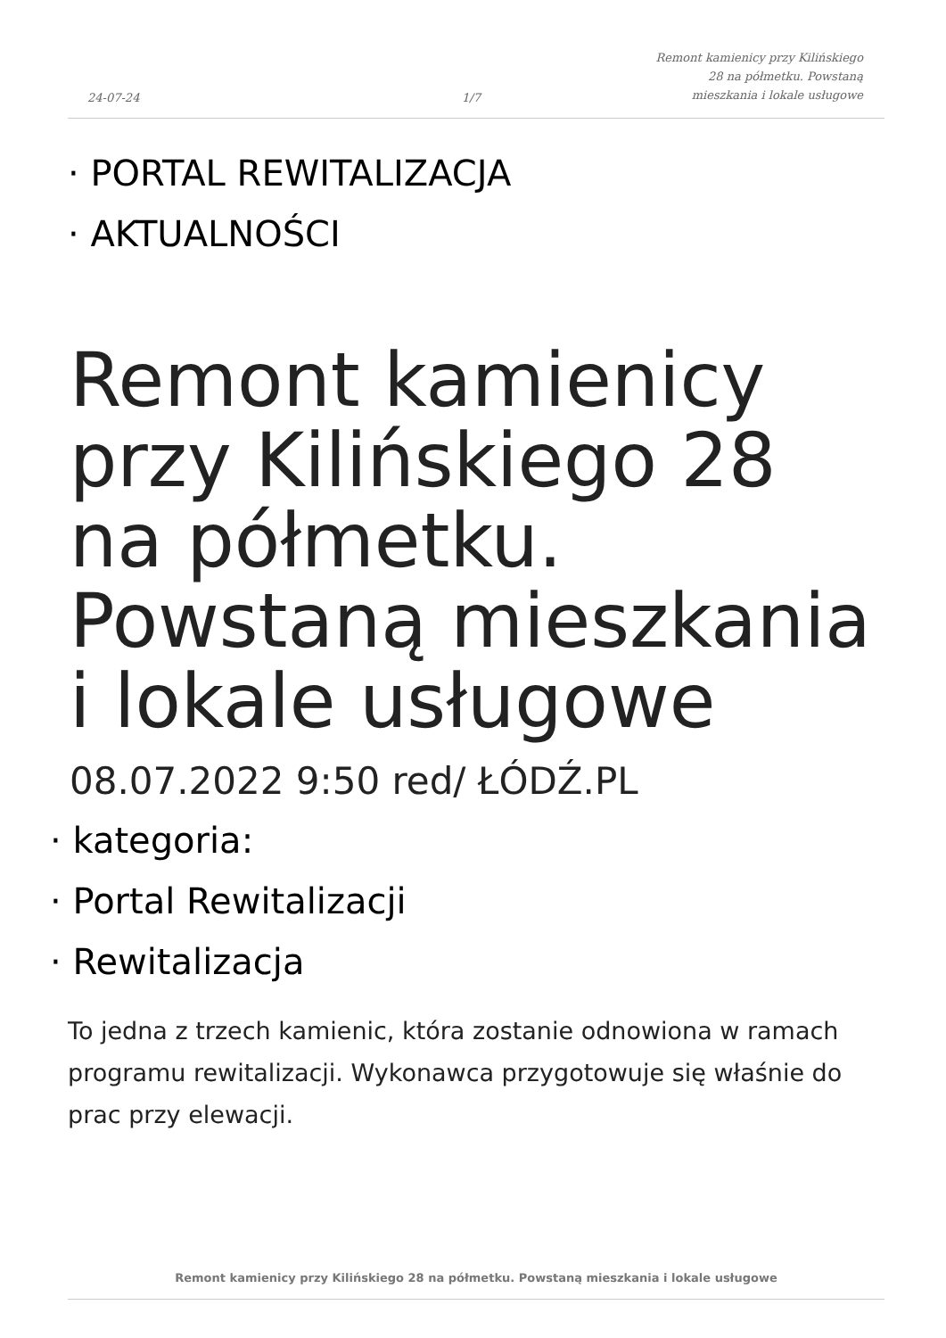24-07-24
1/7
Remont kamienicy przy Kilińskiego 28 na półmetku. Powstaną mieszkania i lokale usługowe
· PORTAL REWITALIZACJA
· AKTUALNOŚCI
Remont kamienicy przy Kilińskiego 28 na półmetku. Powstaną mieszkania i lokale usługowe
08.07.2022 9:50 red/ ŁÓDŹ.PL
· kategoria:
· Portal Rewitalizacji
· Rewitalizacja
To jedna z trzech kamienic, która zostanie odnowiona w ramach programu rewitalizacji. Wykonawca przygotowuje się właśnie do prac przy elewacji.
Remont kamienicy przy Kilińskiego 28 na półmetku. Powstaną mieszkania i lokale usługowe